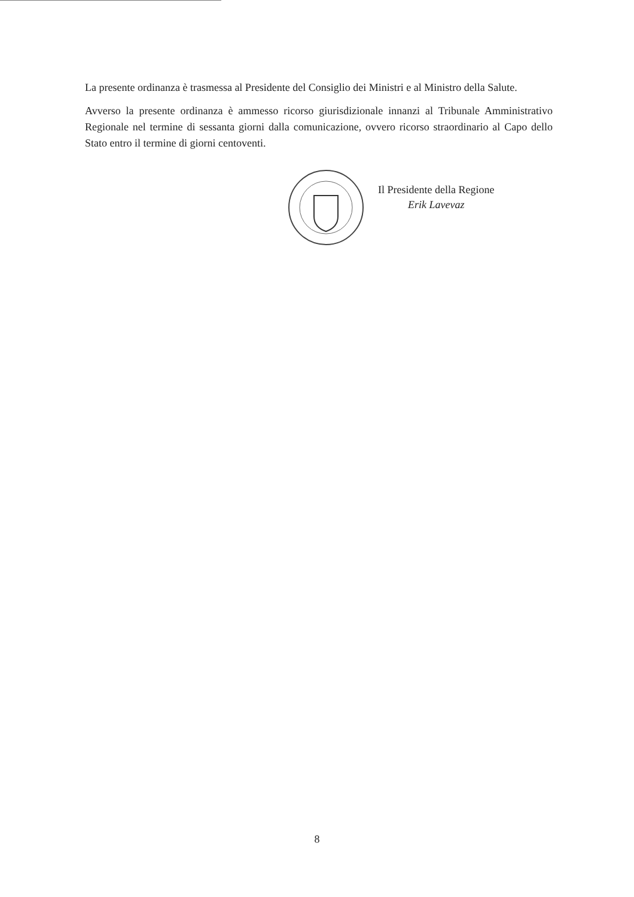La presente ordinanza è trasmessa al Presidente del Consiglio dei Ministri e al Ministro della Salute.
Avverso la presente ordinanza è ammesso ricorso giurisdizionale innanzi al Tribunale Amministrativo Regionale nel termine di sessanta giorni dalla comunicazione, ovvero ricorso straordinario al Capo dello Stato entro il termine di giorni centoventi.
Il Presidente della Regione
Erik Lavevaz
8